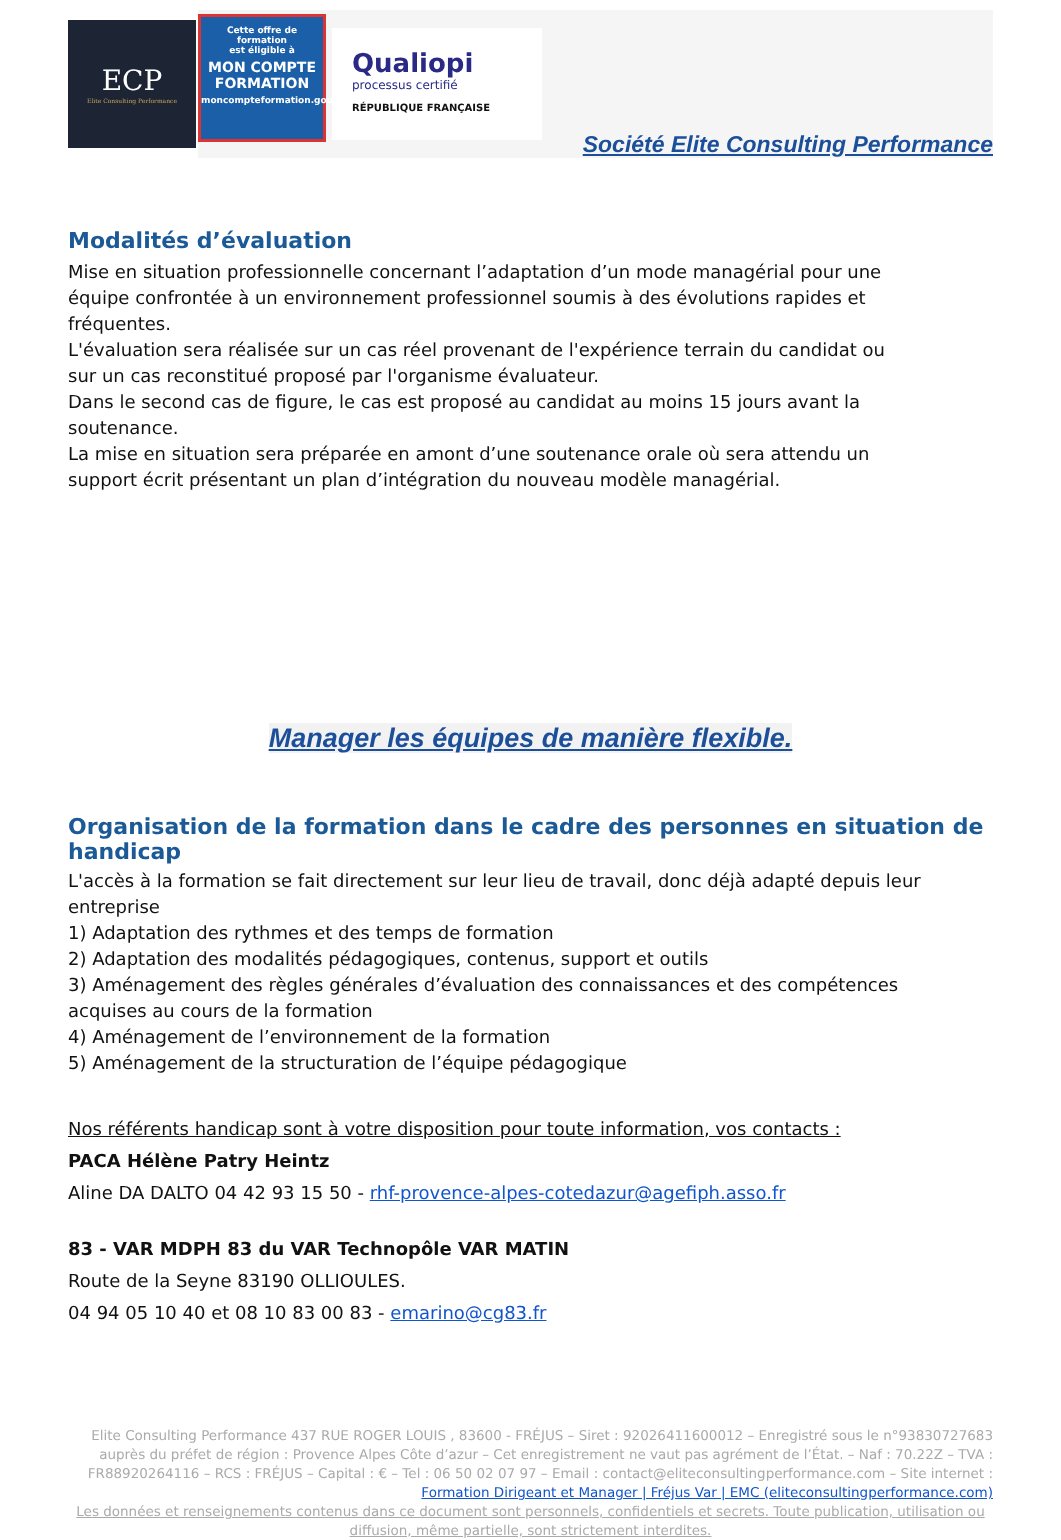ECP
Elite Consulting Performance
Cette offre de formation
est éligible à
MON COMPTE FORMATION
moncompteformation.gouv.fr
Qualiopi
processus certifié
RÉPUBLIQUE FRANÇAISE
Société Elite Consulting Performance
Modalités d’évaluation
Mise en situation professionnelle concernant l’adaptation d’un mode managérial pour une
équipe confrontée à un environnement professionnel soumis à des évolutions rapides et
fréquentes.
L'évaluation sera réalisée sur un cas réel provenant de l'expérience terrain du candidat ou
sur un cas reconstitué proposé par l'organisme évaluateur.
Dans le second cas de figure, le cas est proposé au candidat au moins 15 jours avant la
soutenance.
La mise en situation sera préparée en amont d’une soutenance orale où sera attendu un
support écrit présentant un plan d’intégration du nouveau modèle managérial.
Manager les équipes de manière flexible.
Organisation de la formation dans le cadre des personnes en situation de handicap
L'accès à la formation se fait directement sur leur lieu de travail, donc déjà adapté depuis leur entreprise
1) Adaptation des rythmes et des temps de formation
2) Adaptation des modalités pédagogiques, contenus, support et outils
3) Aménagement des règles générales d’évaluation des connaissances et des compétences
acquises au cours de la formation
4) Aménagement de l’environnement de la formation
5) Aménagement de la structuration de l’équipe pédagogique
Nos référents handicap sont à votre disposition pour toute information, vos contacts :
PACA Hélène Patry Heintz
Aline DA DALTO 04 42 93 15 50 - rhf-provence-alpes-cotedazur@agefiph.asso.fr
83 - VAR MDPH 83 du VAR Technopôle VAR MATIN
Route de la Seyne 83190 OLLIOULES.
04 94 05 10 40 et 08 10 83 00 83 - emarino@cg83.fr
Elite Consulting Performance 437 RUE ROGER LOUIS , 83600 - FRÉJUS – Siret : 92026411600012 – Enregistré sous le n°93830727683 auprès du préfet de région : Provence Alpes Côte d’azur – Cet enregistrement ne vaut pas agrément de l’État. – Naf : 70.22Z – TVA : FR88920264116 – RCS : FRÉJUS – Capital : € – Tel : 06 50 02 07 97 – Email : contact@eliteconsultingperformance.com – Site internet : Formation Dirigeant et Manager | Fréjus Var | EMC (eliteconsultingperformance.com)
Les données et renseignements contenus dans ce document sont personnels, confidentiels et secrets. Toute publication, utilisation ou diffusion, même partielle, sont strictement interdites.